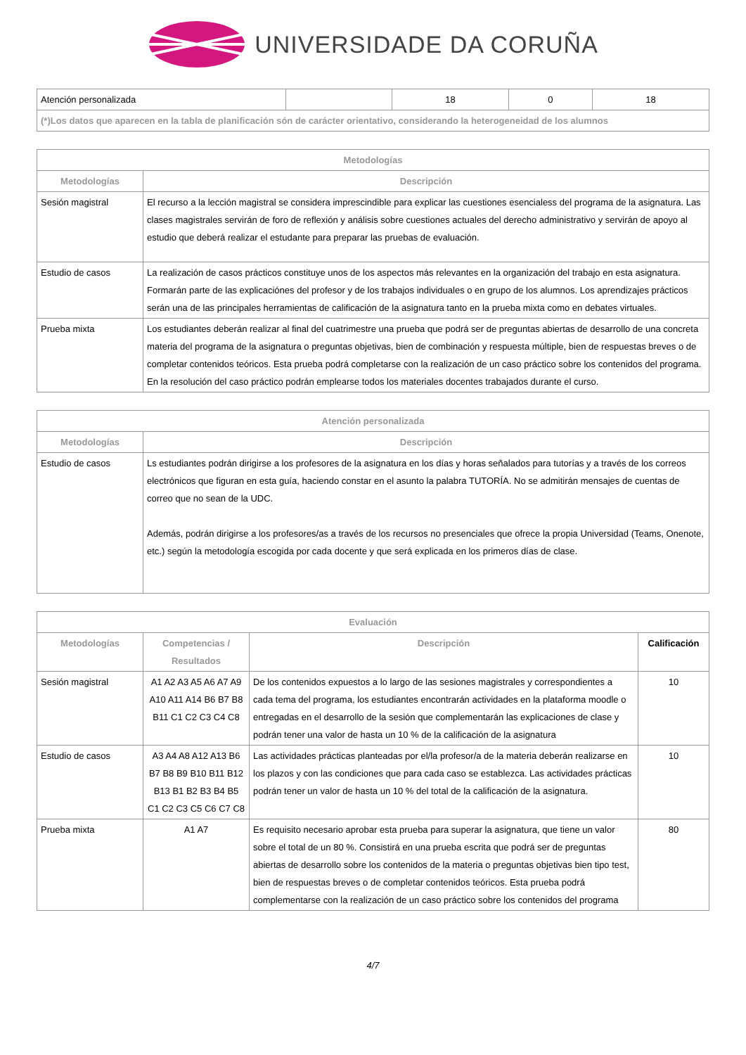UNIVERSIDADE DA CORUÑA
| Atención personalizada | | 18 | 0 | 18 |
| (*)Los datos que aparecen en la tabla de planificación són de carácter orientativo, considerando la heterogeneidad de los alumnos | | | | |
| Metodologías | |
| --- | --- |
| Metodologías | Descripción |
| Sesión magistral | El recurso a la lección magistral se considera imprescindible para explicar las cuestiones esencialess del programa de la asignatura. Las clases magistrales servirán de foro de reflexión y análisis sobre cuestiones actuales del derecho administrativo y servirán de apoyo al estudio que deberá realizar el estudante para preparar las pruebas de evaluación. |
| Estudio de casos | La realización de casos prácticos constituye unos de los aspectos más relevantes en la organización del trabajo en esta asignatura. Formarán parte de las explicaciónes del profesor y de los trabajos individuales o en grupo de los alumnos. Los aprendizajes prácticos serán una de las principales herramientas de calificación de la asignatura tanto en la prueba mixta como en debates virtuales. |
| Prueba mixta | Los estudiantes deberán realizar al final del cuatrimestre una prueba que podrá ser de preguntas abiertas de desarrollo de una concreta materia del programa de la asignatura o preguntas objetivas, bien de combinación y respuesta múltiple, bien de respuestas breves o de completar contenidos teóricos. Esta prueba podrá completarse con la realización de un caso práctico sobre los contenidos del programa. En la resolución del caso práctico podrán emplearse todos los materiales docentes trabajados durante el curso. |
| Atención personalizada | |
| --- | --- |
| Metodologías | Descripción |
| Estudio de casos | Ls estudiantes podrán dirigirse a los profesores de la asignatura en los días y horas señalados para tutorías y a través de los correos electrónicos que figuran en esta guía, haciendo constar en el asunto la palabra TUTORÍA. No se admitirán mensajes de cuentas de correo que no sean de la UDC. Además, podrán dirigirse a los profesores/as a través de los recursos no presenciales que ofrece la propia Universidad (Teams, Onenote, etc.) según la metodología escogida por cada docente y que será explicada en los primeros días de clase. |
| Evaluación | | | |
| --- | --- | --- | --- |
| Metodologías | Competencias / Resultados | Descripción | Calificación |
| Sesión magistral | A1 A2 A3 A5 A6 A7 A9 A10 A11 A14 B6 B7 B8 B11 C1 C2 C3 C4 C8 | De los contenidos expuestos a lo largo de las sesiones magistrales y correspondientes a cada tema del programa, los estudiantes encontrarán actividades en la plataforma moodle o entregadas en el desarrollo de la sesión que complementarán las explicaciones de clase y podrán tener una valor de hasta un 10 % de la calificación de la asignatura | 10 |
| Estudio de casos | A3 A4 A8 A12 A13 B6 B7 B8 B9 B10 B11 B12 B13 B1 B2 B3 B4 B5 C1 C2 C3 C5 C6 C7 C8 | Las actividades prácticas planteadas por el/la profesor/a de la materia deberán realizarse en los plazos y con las condiciones que para cada caso se establezca. Las actividades prácticas podrán tener un valor de hasta un 10 % del total de la calificación de la asignatura. | 10 |
| Prueba mixta | A1 A7 | Es requisito necesario aprobar esta prueba para superar la asignatura, que tiene un valor sobre el total de un 80 %. Consistirá en una prueba escrita que podrá ser de preguntas abiertas de desarrollo sobre los contenidos de la materia o preguntas objetivas bien tipo test, bien de respuestas breves o de completar contenidos teóricos. Esta prueba podrá complementarse con la realización de un caso práctico sobre los contenidos del programa | 80 |
4/7